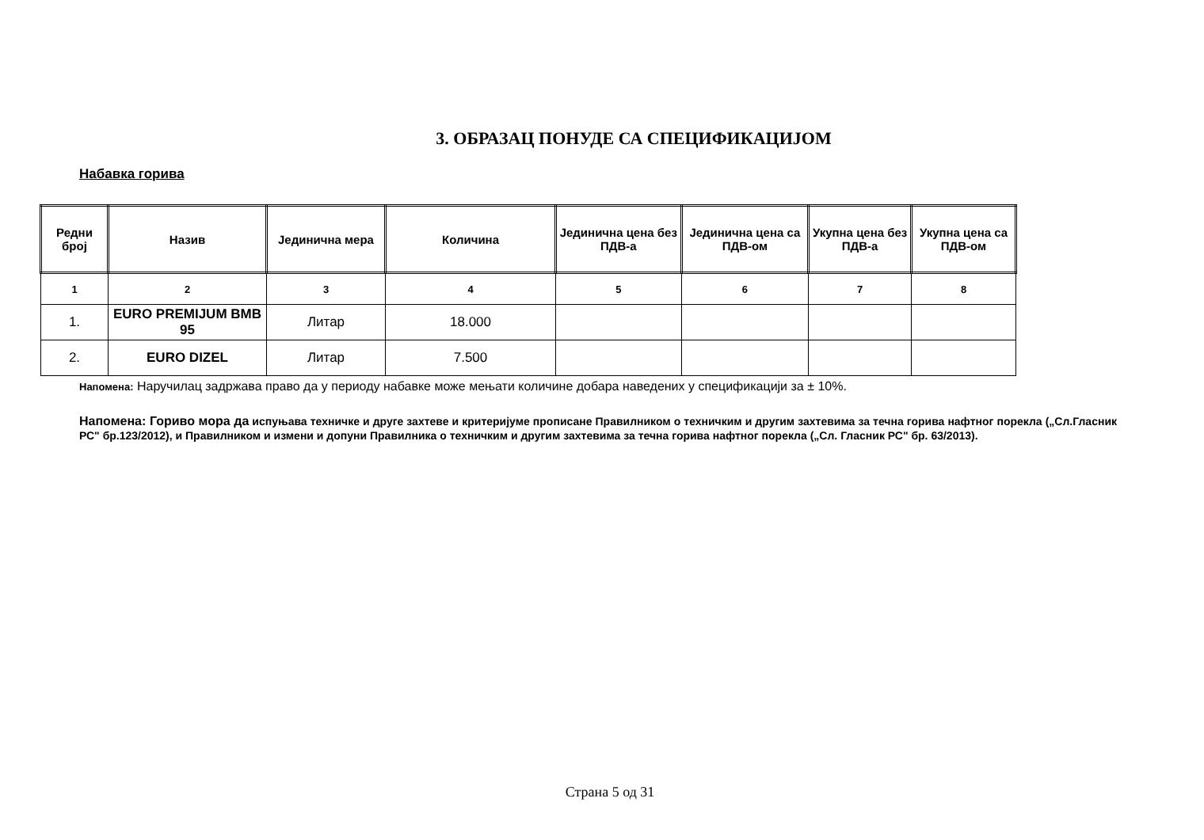3. ОБРАЗАЦ ПОНУДЕ СА СПЕЦИФИКАЦИЈОМ
Набавка горива
| Редни број | Назив | Јединична мера | Количина | Јединична цена без ПДВ-а | Јединична цена са ПДВ-ом | Укупна цена без ПДВ-а | Укупна цена са ПДВ-ом |
| --- | --- | --- | --- | --- | --- | --- | --- |
| 1 | 2 | 3 | 4 | 5 | 6 | 7 | 8 |
| 1. | EURO PREMIJUM BMB 95 | Литар | 18.000 | | | | |
| 2. | EURO DIZEL | Литар | 7.500 | | | | |
Напомена: Наручилац задржава право да у периоду набавке може мењати количине добара наведених у спецификацији за ± 10%.
Напомена: Гориво мора да испуњава техничке и друге захтеве и критеријуме прописане Правилником о техничким и другим захтевима за течна горива нафтног порекла („Сл.Гласник РС" бр.123/2012), и Правилником и измени и допуни Правилника о техничким и другим захтевима за течна горива нафтног порекла („Сл. Гласник РС" бр. 63/2013).
Страна 5 од 31